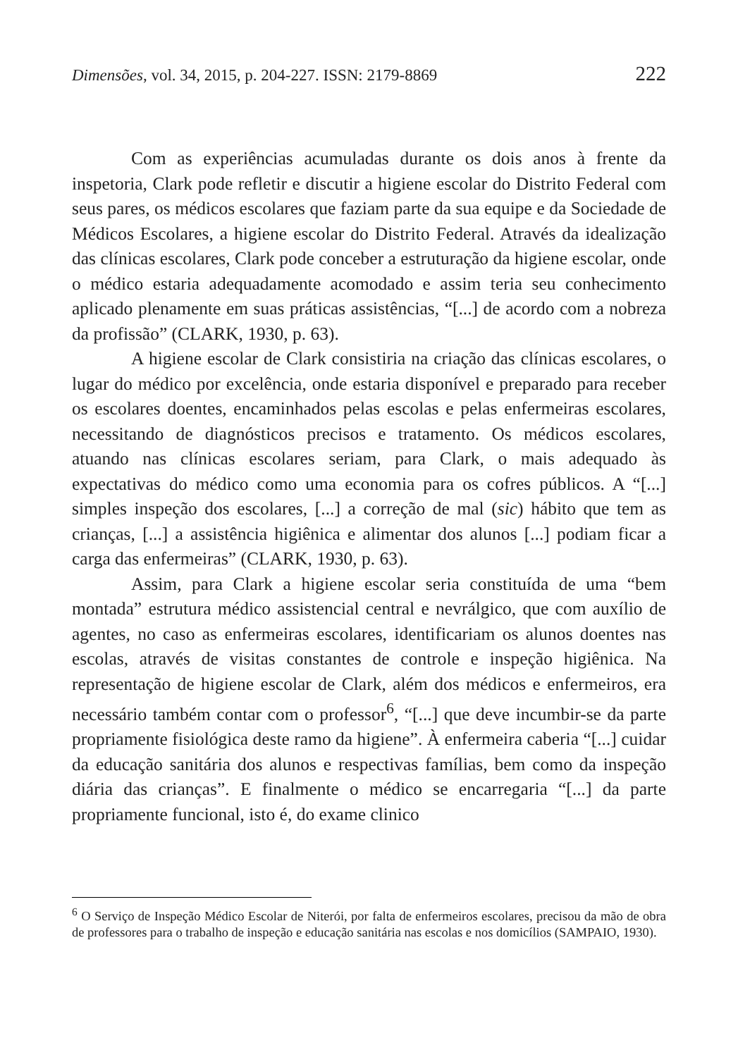Dimensões, vol. 34, 2015, p. 204-227. ISSN: 2179-8869 222
Com as experiências acumuladas durante os dois anos à frente da inspetoria, Clark pode refletir e discutir a higiene escolar do Distrito Federal com seus pares, os médicos escolares que faziam parte da sua equipe e da Sociedade de Médicos Escolares, a higiene escolar do Distrito Federal. Através da idealização das clínicas escolares, Clark pode conceber a estruturação da higiene escolar, onde o médico estaria adequadamente acomodado e assim teria seu conhecimento aplicado plenamente em suas práticas assistências, “[...] de acordo com a nobreza da profissão” (CLARK, 1930, p. 63).
A higiene escolar de Clark consistiria na criação das clínicas escolares, o lugar do médico por excelência, onde estaria disponível e preparado para receber os escolares doentes, encaminhados pelas escolas e pelas enfermeiras escolares, necessitando de diagnósticos precisos e tratamento. Os médicos escolares, atuando nas clínicas escolares seriam, para Clark, o mais adequado às expectativas do médico como uma economia para os cofres públicos. A “[...] simples inspeção dos escolares, [...] a correção de mal (sic) hábito que tem as crianças, [...] a assistência higiênica e alimentar dos alunos [...] podiam ficar a carga das enfermeiras” (CLARK, 1930, p. 63).
Assim, para Clark a higiene escolar seria constituída de uma “bem montada” estrutura médico assistencial central e nevrálgico, que com auxílio de agentes, no caso as enfermeiras escolares, identificariam os alunos doentes nas escolas, através de visitas constantes de controle e inspeção higiênica. Na representação de higiene escolar de Clark, além dos médicos e enfermeiros, era necessário também contar com o professor<sup>6</sup>, “[...] que deve incumbir-se da parte propriamente fisiológica deste ramo da higiene”. À enfermeira caberia “[...] cuidar da educação sanitária dos alunos e respectivas famílias, bem como da inspeção diária das crianças”. E finalmente o médico se encarregaria “[...] da parte propriamente funcional, isto é, do exame clinico
<sup>6</sup> O Serviço de Inspeção Médico Escolar de Niterói, por falta de enfermeiros escolares, precisou da mão de obra de professores para o trabalho de inspeção e educação sanitária nas escolas e nos domicílios (SAMPAIO, 1930).